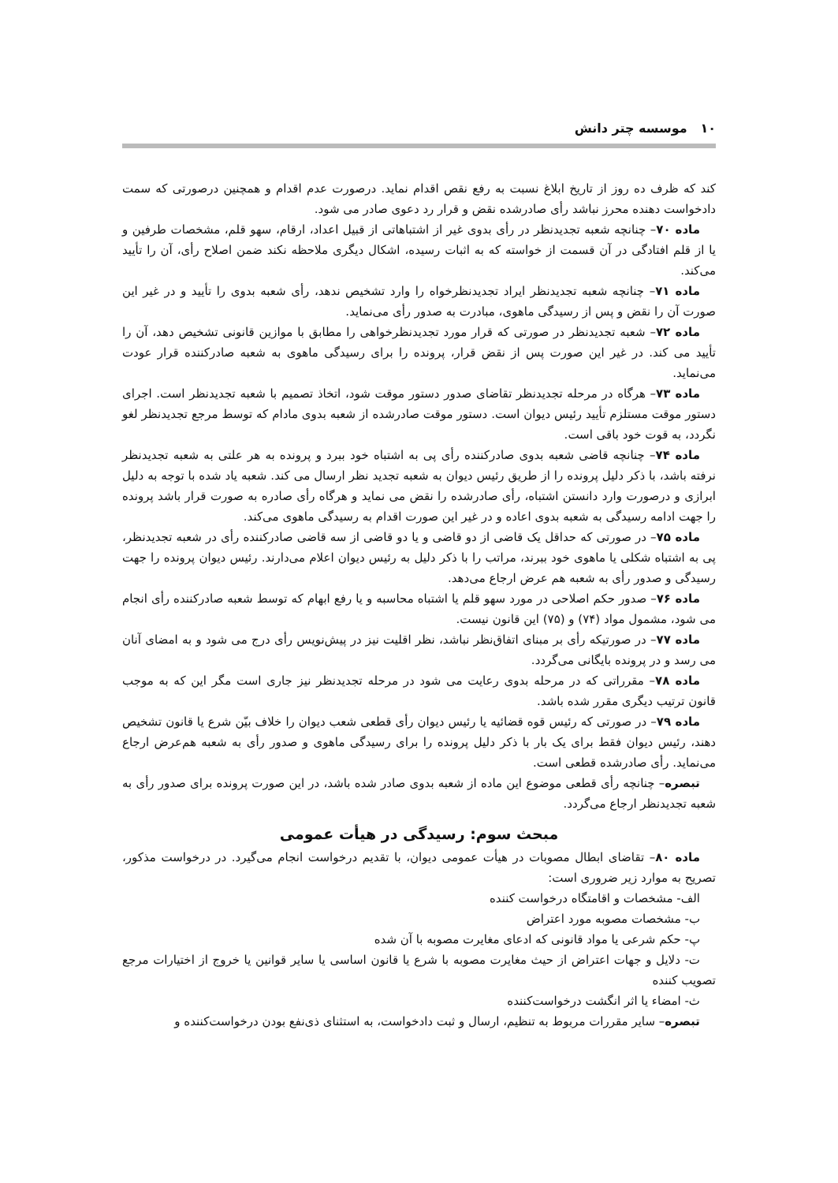۱۰ موسسه چتر دانش
کند که ظرف ده روز از تاریخ ابلاغ نسبت به رفع نقص اقدام نماید. درصورت عدم اقدام و همچنین درصورتی که سمت دادخواست دهنده محرز نباشد رأی صادرشده نقض و قرار رد دعوی صادر می شود.
ماده ۷۰– چنانچه شعبه تجدیدنظر در رأی بدوی غیر از اشتباهاتی از قبیل اعداد، ارقام، سهو قلم، مشخصات طرفین و یا از قلم افتادگی در آن قسمت از خواسته که به اثبات رسیده، اشکال دیگری ملاحظه نکند ضمن اصلاح رأی، آن را تأیید می‌کند.
ماده ۷۱– چنانچه شعبه تجدیدنظر ایراد تجدیدنظرخواه را وارد تشخیص ندهد، رأی شعبه بدوی را تأیید و در غیر این صورت آن را نقض و پس از رسیدگی ماهوی، مبادرت به صدور رأی می‌نماید.
ماده ۷۲– شعبه تجدیدنظر در صورتی که قرار مورد تجدیدنظرخواهی را مطابق با موازین قانونی تشخیص دهد، آن را تأیید می کند. در غیر این صورت پس از نقض قرار، پرونده را برای رسیدگی ماهوی به شعبه صادرکننده قرار عودت می‌نماید.
ماده ۷۳– هرگاه در مرحله تجدیدنظر تقاضای صدور دستور موقت شود، اتخاذ تصمیم با شعبه تجدیدنظر است. اجرای دستور موقت مستلزم تأیید رئیس دیوان است. دستور موقت صادرشده از شعبه بدوی مادام که توسط مرجع تجدیدنظر لغو نگردد، به قوت خود باقی است.
ماده ۷۴– چنانچه قاضی شعبه بدوی صادرکننده رأی پی به اشتباه خود ببرد و پرونده به هر علتی به شعبه تجدیدنظر نرفته باشد، با ذکر دلیل پرونده را از طریق رئیس دیوان به شعبه تجدید نظر ارسال می کند. شعبه یاد شده با توجه به دلیل ابرازی و درصورت وارد دانستن اشتباه، رأی صادرشده را نقض می نماید و هرگاه رأی صادره به صورت قرار باشد پرونده را جهت ادامه رسیدگی به شعبه بدوی اعاده و در غیر این صورت اقدام به رسیدگی ماهوی می‌کند.
ماده ۷۵– در صورتی که حداقل یک قاضی از دو قاضی و یا دو قاضی از سه قاضی صادرکننده رأی در شعبه تجدیدنظر، پی به اشتباه شکلی یا ماهوی خود ببرند، مراتب را با ذکر دلیل به رئیس دیوان اعلام می‌دارند. رئیس دیوان پرونده را جهت رسیدگی و صدور رأی به شعبه هم عرض ارجاع می‌دهد.
ماده ۷۶– صدور حکم اصلاحی در مورد سهو قلم یا اشتباه محاسبه و یا رفع ابهام که توسط شعبه صادرکننده رأی انجام می شود، مشمول مواد (۷۴) و (۷۵) این قانون نیست.
ماده ۷۷– در صورتیکه رأی بر مبنای اتفاق‌نظر نباشد، نظر اقلیت نیز در پیش‌نویس رأی درج می شود و به امضای آنان می رسد و در پرونده بایگانی می‌گردد.
ماده ۷۸– مقرراتی که در مرحله بدوی رعایت می شود در مرحله تجدیدنظر نیز جاری است مگر این که به موجب قانون ترتیب دیگری مقرر شده باشد.
ماده ۷۹– در صورتی که رئیس قوه قضائیه یا رئیس دیوان رأی قطعی شعب دیوان را خلاف بیّن شرع یا قانون تشخیص دهند، رئیس دیوان فقط برای یک بار با ذکر دلیل پرونده را برای رسیدگی ماهوی و صدور رأی به شعبه هم‌عرض ارجاع می‌نماید. رأی صادرشده قطعی است.
تبصره– چنانچه رأی قطعی موضوع این ماده از شعبه بدوی صادر شده باشد، در این صورت پرونده برای صدور رأی به شعبه تجدیدنظر ارجاع می‌گردد.
مبحث سوم: رسیدگی در هیأت عمومی
ماده ۸۰– تقاضای ابطال مصوبات در هیأت عمومی دیوان، با تقدیم درخواست انجام می‌گیرد. در درخواست مذکور، تصریح به موارد زیر ضروری است:
الف- مشخصات و اقامتگاه درخواست کننده
ب- مشخصات مصوبه مورد اعتراض
پ- حکم شرعی یا مواد قانونی که ادعای مغایرت مصوبه با آن شده
ت- دلایل و جهات اعتراض از حیث مغایرت مصوبه با شرع یا قانون اساسی یا سایر قوانین یا خروج از اختیارات مرجع تصویب کننده
ث- امضاء یا اثر انگشت درخواست‌کننده
تبصره– سایر مقررات مربوط به تنظیم، ارسال و ثبت دادخواست، به استثنای ذی‌نفع بودن درخواست‌کننده و